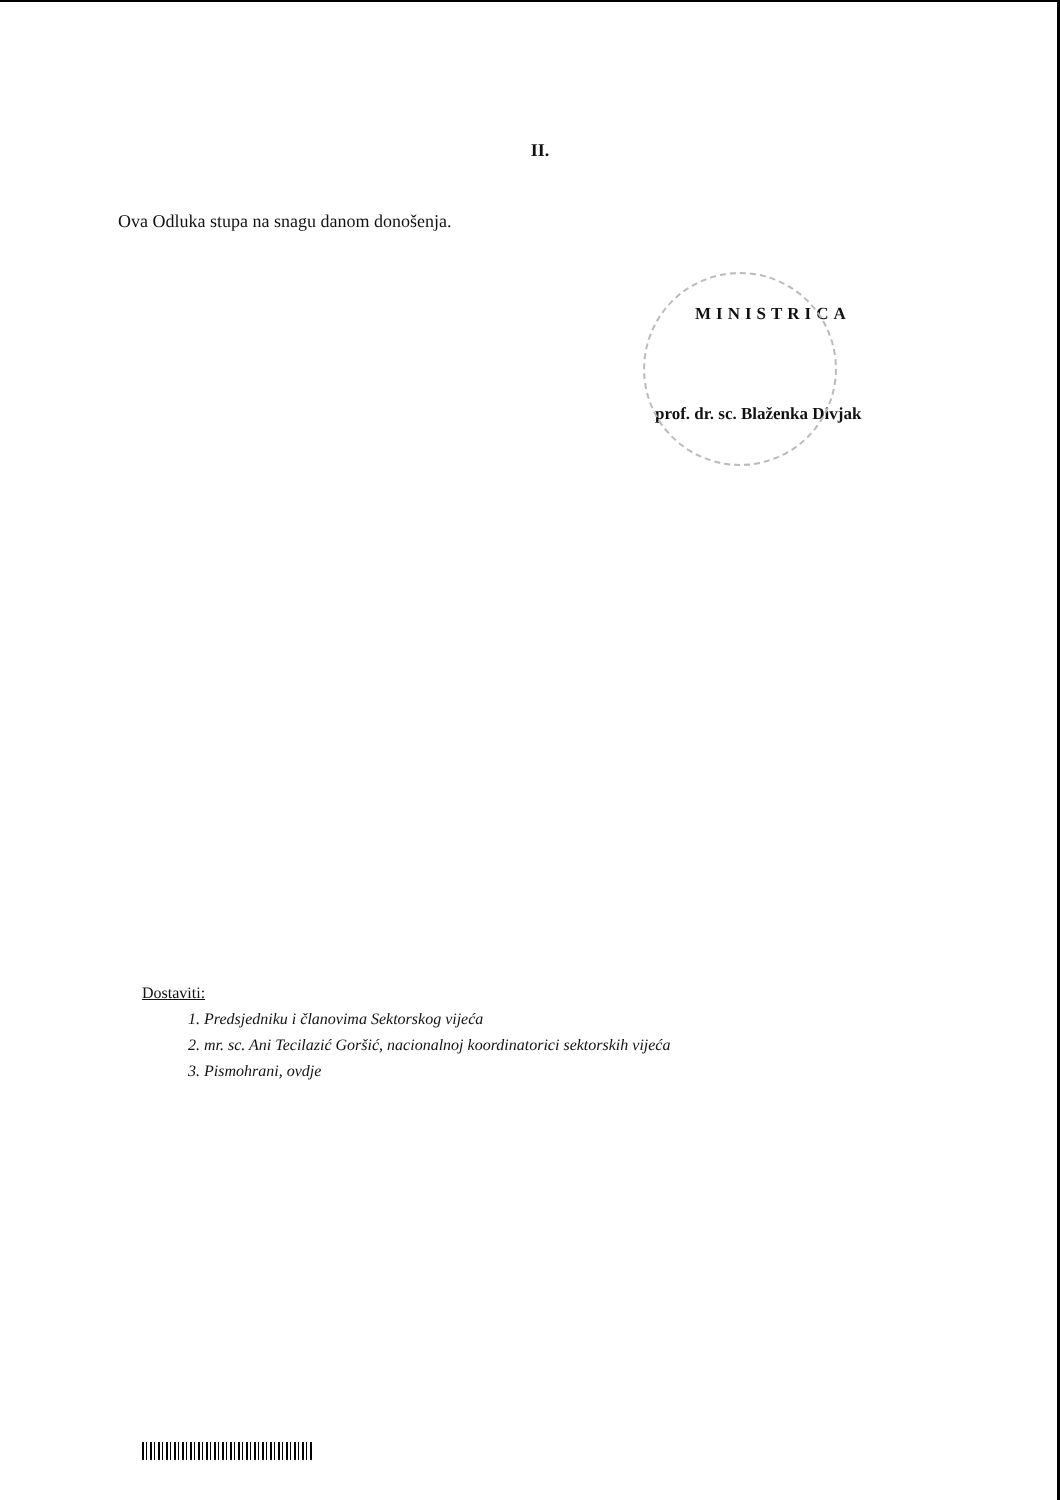II.
Ova Odluka stupa na snagu danom donošenja.
MINISTRICA
prof. dr. sc. Blaženka Divjak
Dostaviti:
1. Predsjedniku i članovima Sektorskog vijeća
2. mr. sc. Ani Tecilazić Goršić, nacionalnoj koordinatorici sektorskih vijeća
3. Pismohrani, ovdje